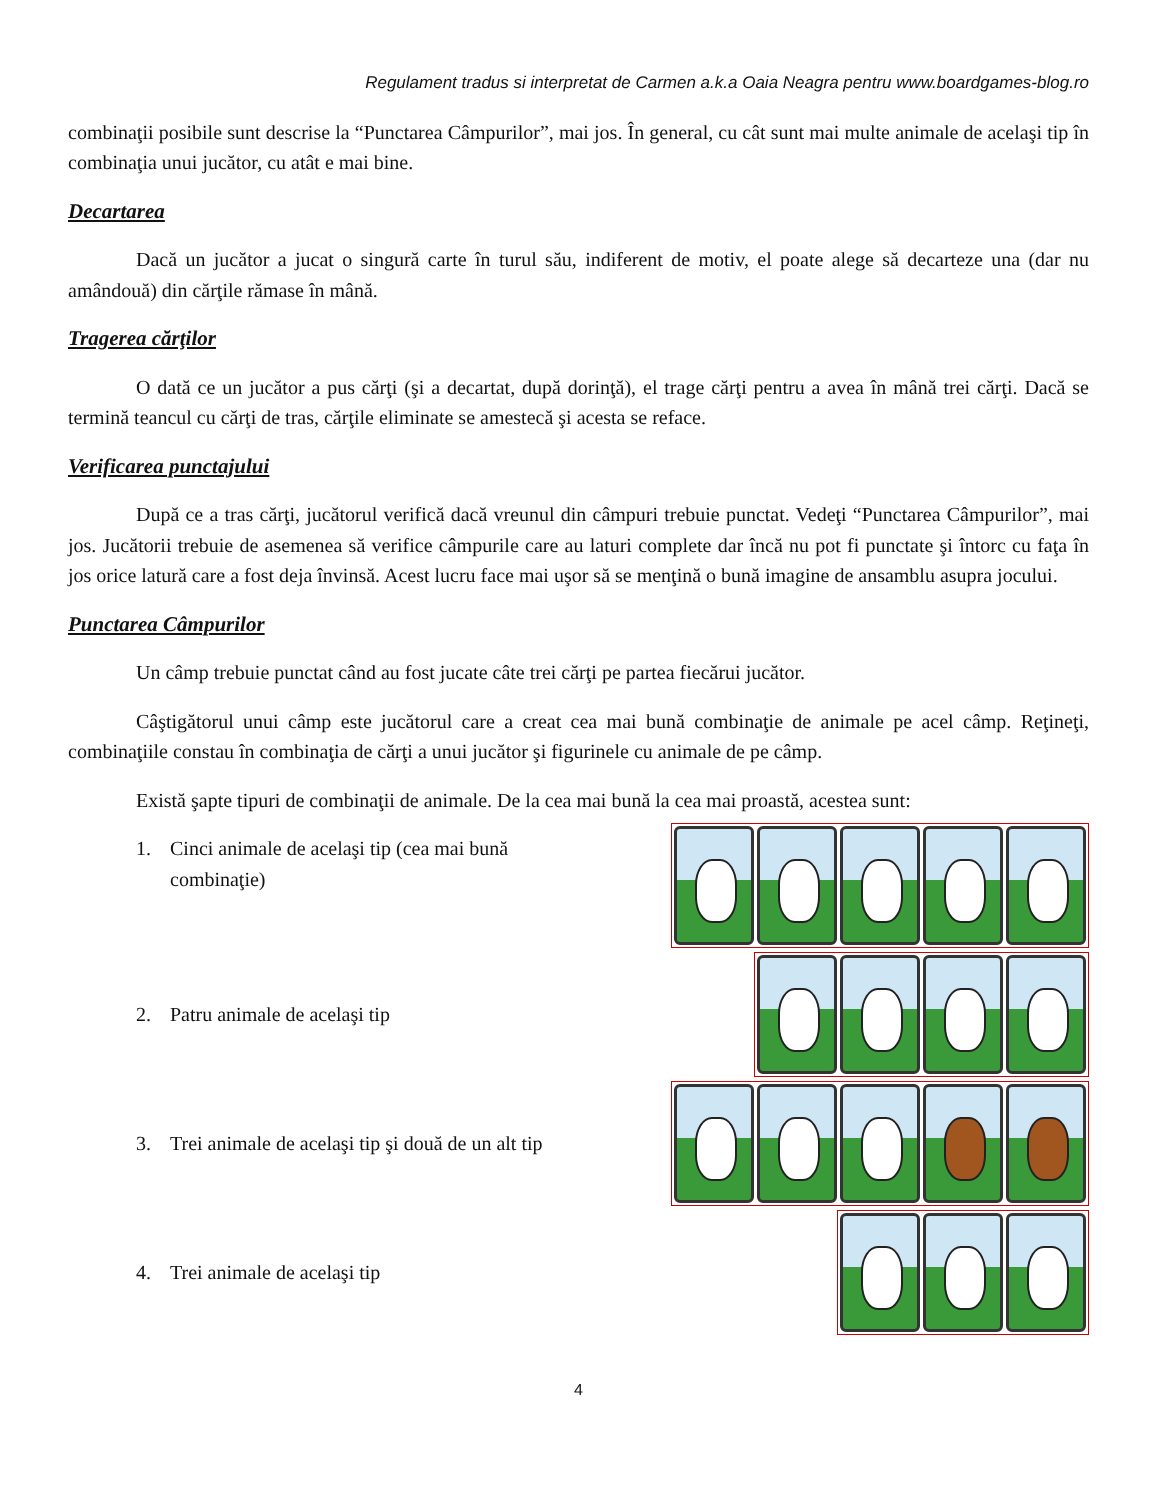Regulament tradus si interpretat de Carmen a.k.a Oaia Neagra pentru www.boardgames-blog.ro
combinaţii posibile sunt descrise la “Punctarea Câmpurilor”, mai jos. În general, cu cât sunt mai multe animale de acelaşi tip în combinaţia unui jucător, cu atât e mai bine.
Decartarea
Dacă un jucător a jucat o singură carte în turul său, indiferent de motiv, el poate alege să decarteze una (dar nu amândouă) din cărţile rămase în mână.
Tragerea cărţilor
O dată ce un jucător a pus cărţi (şi a decartat, după dorinţă), el trage cărţi pentru a avea în mână trei cărţi. Dacă se termină teancul cu cărţi de tras, cărţile eliminate se amestecă şi acesta se reface.
Verificarea punctajului
După ce a tras cărţi, jucătorul verifică dacă vreunul din câmpuri trebuie punctat. Vedeţi “Punctarea Câmpurilor”, mai jos. Jucătorii trebuie de asemenea să verifice câmpurile care au laturi complete dar încă nu pot fi punctate şi întorc cu faţa în jos orice latură care a fost deja învinsă. Acest lucru face mai uşor să se menţină o bună imagine de ansamblu asupra jocului.
Punctarea Câmpurilor
Un câmp trebuie punctat când au fost jucate câte trei cărţi pe partea fiecărui jucător.
Câştigătorul unui câmp este jucătorul care a creat cea mai bună combinaţie de animale pe acel câmp. Reţineţi, combinaţiile constau în combinaţia de cărţi a unui jucător şi figurinele cu animale de pe câmp.
Există şapte tipuri de combinaţii de animale. De la cea mai bună la cea mai proastă, acestea sunt:
1. Cinci animale de acelaşi tip (cea mai bună combinaţie)
2. Patru animale de acelaşi tip
3. Trei animale de acelaşi tip şi două de un alt tip
4. Trei animale de acelaşi tip
4